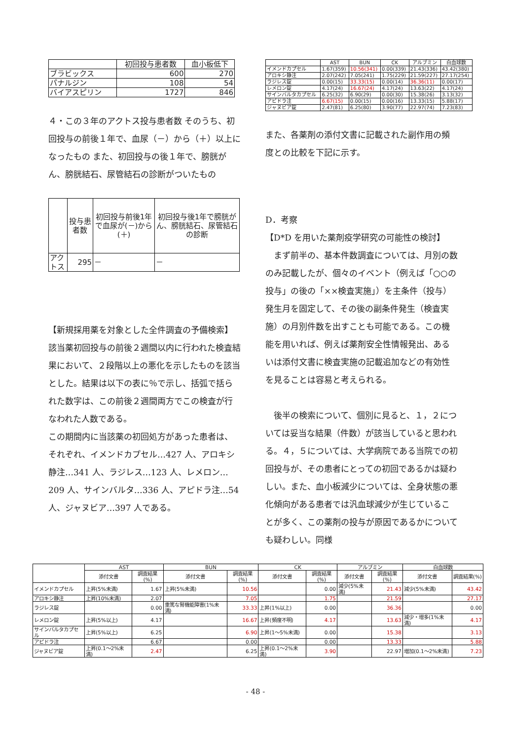| | 初回投与患者数 | 血小板低下 |
| --- | --- | --- |
| ブラビックス | 600 | 270 |
| パナルジン | 108 | 54 |
| バイアスピリン | 1727 | 846 |
４・この３年のアクトス投与患者数 そのうち、初回投与の前後１年で、血尿（－）から（＋）以上になったもの また、初回投与の後１年で、膀胱がん、膀胱結石、尿管結石の診断がついたもの
| | 投与患者数 | 初回投与前後1年で血尿が(－)から(＋) | 初回投与後1年で膀胱がん、膀胱結石、尿管結石の診断 |
| --- | --- | --- | --- |
| アクトス | 295 | － | － |
【新規採用薬を対象とした全件調査の予備検索】
該当薬初回投与の前後２週間以内に行われた検査結果において、２段階以上の悪化を示したものを該当とした。結果は以下の表に％で示し、括弧で括られた数字は、この前後２週間両方でこの検査が行なわれた人数である。
この期間内に当該薬の初回処方があった患者は、それぞれ、イメンドカプセル…427 人、アロキシ静注…341 人、ラジレス…123 人、レメロン…209 人、サインバルタ…336 人、アピドラ注…54 人、ジャヌビア…397 人である。
| | AST | BUN | CK | アルブミン | 白血球数 |
| --- | --- | --- | --- | --- | --- |
| イメンドカプセル | 1.67(359) | 10.56(341) | 0.00(339) | 21.43(336) | 43.42(380) |
| アロキシ静注 | 2.07(242) | 7.05(241) | 1.75(229) | 21.59(227) | 27.17(254) |
| ラジレス錠 | 0.00(15) | 33.33(15) | 0.00(14) | 36.36(11) | 0.00(17) |
| レメロン錠 | 4.17(24) | 16.67(24) | 4.17(24) | 13.63(22) | 4.17(24) |
| サインバルタカプセル | 6.25(32) | 6.90(29) | 0.00(30) | 15.38(26) | 3.13(32) |
| アピドラ注 | 6.67(15) | 0.00(15) | 0.00(16) | 13.33(15) | 5.88(17) |
| ジャヌビア錠 | 2.47(81) | 6.25(80) | 3.90(77) | 22.97(74) | 7.23(83) |
また、各薬剤の添付文書に記載された副作用の頻度との比較を下記に示す。
D．考察
【D*D を用いた薬剤疫学研究の可能性の検討】
　まず前半の、基本件数調査については、月別の数のみ記載したが、個々のイベント（例えば「○○の投与」の後の「××検査実施」）を主条件（投与）発生月を固定して、その後の副条件発生（検査実施）の月別件数を出すことも可能である。この機能を用いれば、例えば薬剤安全性情報発出、あるいは添付文書に検査実施の記載追加などの有効性を見ることは容易と考えられる。
　後半の検索について、個別に見ると、１，２については妥当な結果（件数）が該当していると思われる。４，５については、大学病院である当院での初回投与が、その患者にとっての初回であるかは疑わしい。また、血小板減少については、全身状態の悪化傾向がある患者では汎血球減少が生じていることが多く、この薬剤の投与が原因であるかについても疑わしい。同様
| | AST | | BUN | | CK | | アルブミン | | 白血球数 | |
| --- | --- | --- | --- | --- | --- | --- | --- | --- | --- | --- |
| | 添付文書 | 調査結果(%) | 添付文書 | 調査結果(%) | 添付文書 | 調査結果(%) | 添付文書 | 調査結果(%) | 添付文書 | 調査結果(%) |
| イメンドカプセル | 上昇(5%未満) | 1.67 | 上昇(5%未満) | 10.56 | | 0.00 | 減少(5%未満) | 21.43 | 減少(5%未満) | 43.42 |
| アロキシ静注 | 上昇(10%未満) | 2.07 | | 7.05 | | 1.75 | | 21.59 | | 27.17 |
| ラジレス錠 | | 0.00 | 重篤な腎機能障害(1%未満) | 33.33 | 上昇(1%以上) | 0.00 | | 36.36 | | 0.00 |
| レメロン錠 | 上昇(5%以上) | 4.17 | | 16.67 | 上昇(頻度不明) | 4.17 | | 13.63 | 減少・増多(1%未満) | 4.17 |
| サインバルタカプセル | 上昇(5%以上) | 6.25 | | 6.90 | 上昇(1～5%未満) | 0.00 | | 15.38 | | 3.13 |
| アピドラ注 | | 6.67 | | 0.00 | | 0.00 | | 13.33 | | 5.88 |
| ジャヌビア錠 | 上昇(0.1～2%未満) | 2.47 | | 6.25 | 上昇(0.1～2%未満) | 3.90 | | 22.97 | 増加(0.1～2%未満) | 7.23 |
- 48 -